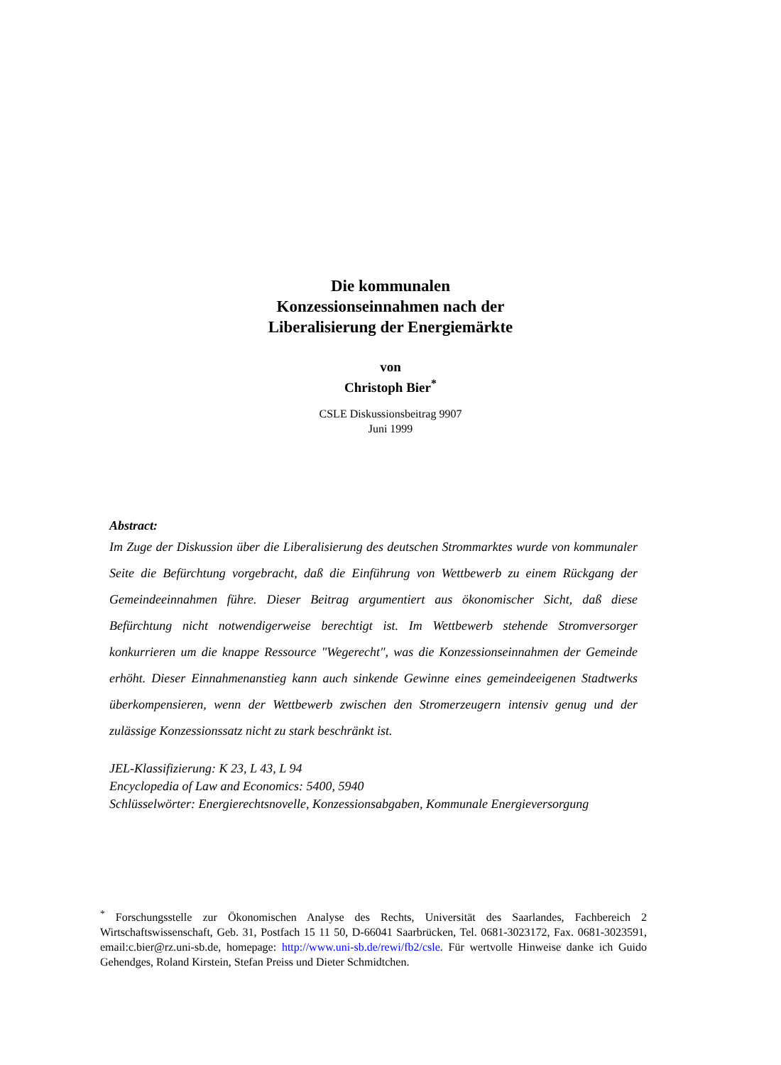Die kommunalen
Konzessionseinnahmen nach der
Liberalisierung der Energiemärkte
von
Christoph Bier<sup>*</sup>
CSLE Diskussionsbeitrag 9907
Juni 1999
Abstract:
Im Zuge der Diskussion über die Liberalisierung des deutschen Strommarktes wurde von kommunaler Seite die Befürchtung vorgebracht, daß die Einführung von Wettbewerb zu einem Rückgang der Gemeindeeinnahmen führe. Dieser Beitrag argumentiert aus ökonomischer Sicht, daß diese Befürchtung nicht notwendigerweise berechtigt ist. Im Wettbewerb stehende Stromversorger konkurrieren um die knappe Ressource "Wegerecht", was die Konzessionseinnahmen der Gemeinde erhöht. Dieser Einnahmenanstieg kann auch sinkende Gewinne eines gemeindeeigenen Stadtwerks überkompensieren, wenn der Wettbewerb zwischen den Stromerzeugern intensiv genug und der zulässige Konzessionssatz nicht zu stark beschränkt ist.
JEL-Klassifizierung: K 23, L 43, L 94
Encyclopedia of Law and Economics: 5400, 5940
Schlüsselwörter: Energierechtsnovelle, Konzessionsabgaben, Kommunale Energieversorgung
<sup>*</sup> Forschungsstelle zur Ökonomischen Analyse des Rechts, Universität des Saarlandes, Fachbereich 2 Wirtschaftswissenschaft, Geb. 31, Postfach 15 11 50, D-66041 Saarbrücken, Tel. 0681-3023172, Fax. 0681-3023591, email:c.bier@rz.uni-sb.de, homepage: http://www.uni-sb.de/rewi/fb2/csle. Für wertvolle Hinweise danke ich Guido Gehendges, Roland Kirstein, Stefan Preiss und Dieter Schmidtchen.